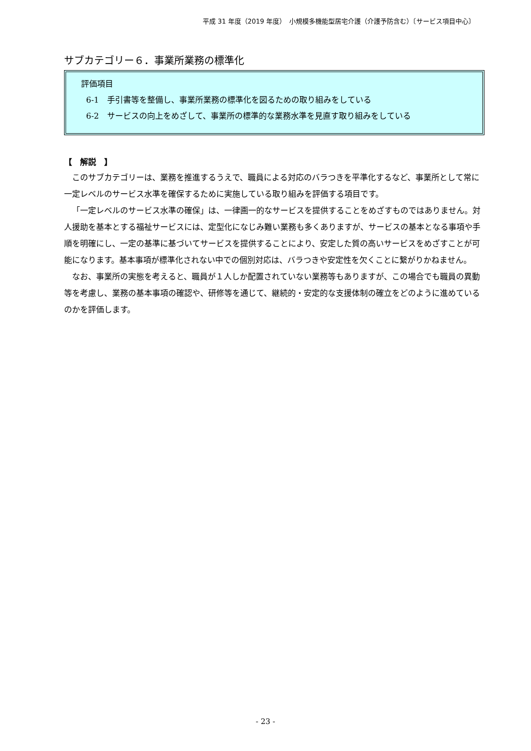平成 31 年度（2019 年度）　小規模多機能型居宅介護（介護予防含む）〔サービス項目中心〕
サブカテゴリー６．事業所業務の標準化
評価項目
6-1　手引書等を整備し、事業所業務の標準化を図るための取り組みをしている
6-2　サービスの向上をめざして、事業所の標準的な業務水準を見直す取り組みをしている
【　解説　】
このサブカテゴリーは、業務を推進するうえで、職員による対応のバラつきを平準化するなど、事業所として常に一定レベルのサービス水準を確保するために実施している取り組みを評価する項目です。
「一定レベルのサービス水準の確保」は、一律画一的なサービスを提供することをめざすものではありません。対人援助を基本とする福祉サービスには、定型化になじみ難い業務も多くありますが、サービスの基本となる事項や手順を明確にし、一定の基準に基づいてサービスを提供することにより、安定した質の高いサービスをめざすことが可能になります。基本事項が標準化されない中での個別対応は、バラつきや安定性を欠くことに繋がりかねません。
なお、事業所の実態を考えると、職員が１人しか配置されていない業務等もありますが、この場合でも職員の異動等を考慮し、業務の基本事項の確認や、研修等を通じて、継続的・安定的な支援体制の確立をどのように進めているのかを評価します。
- 23 -